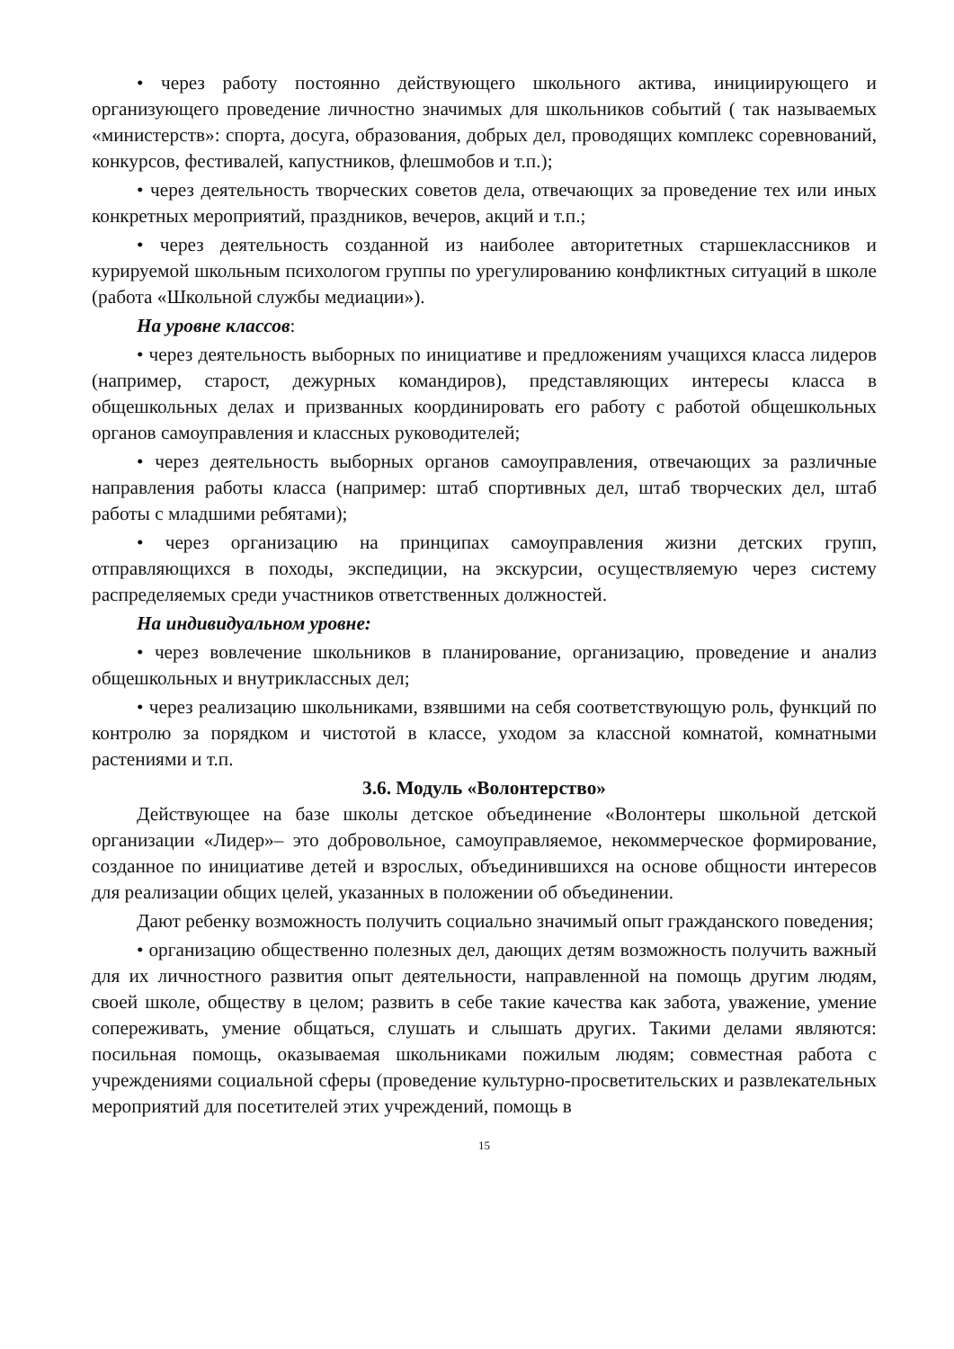• через работу постоянно действующего школьного актива, инициирующего и организующего проведение личностно значимых для школьников событий ( так называемых «министерств»: спорта, досуга, образования, добрых дел, проводящих комплекс соревнований, конкурсов, фестивалей, капустников, флешмобов и т.п.);
• через деятельность творческих советов дела, отвечающих за проведение тех или иных конкретных мероприятий, праздников, вечеров, акций и т.п.;
• через деятельность созданной из наиболее авторитетных старшеклассников и курируемой школьным психологом группы по урегулированию конфликтных ситуаций в школе (работа «Школьной службы медиации»).
На уровне классов:
• через деятельность выборных по инициативе и предложениям учащихся класса лидеров (например, старост, дежурных командиров), представляющих интересы класса в общешкольных делах и призванных координировать его работу с работой общешкольных органов самоуправления и классных руководителей;
• через деятельность выборных органов самоуправления, отвечающих за различные направления работы класса (например: штаб спортивных дел, штаб творческих дел, штаб работы с младшими ребятами);
• через организацию на принципах самоуправления жизни детских групп, отправляющихся в походы, экспедиции, на экскурсии, осуществляемую через систему распределяемых среди участников ответственных должностей.
На индивидуальном уровне:
• через вовлечение школьников в планирование, организацию, проведение и анализ общешкольных и внутриклассных дел;
• через реализацию школьниками, взявшими на себя соответствующую роль, функций по контролю за порядком и чистотой в классе, уходом за классной комнатой, комнатными растениями и т.п.
3.6. Модуль «Волонтерство»
Действующее на базе школы детское объединение «Волонтеры школьной детской организации «Лидер»– это добровольное, самоуправляемое, некоммерческое формирование, созданное по инициативе детей и взрослых, объединившихся на основе общности интересов для реализации общих целей, указанных в положении об объединении.
Дают ребенку возможность получить социально значимый опыт гражданского поведения;
• организацию общественно полезных дел, дающих детям возможность получить важный для их личностного развития опыт деятельности, направленной на помощь другим людям, своей школе, обществу в целом; развить в себе такие качества как забота, уважение, умение сопереживать, умение общаться, слушать и слышать других. Такими делами являются: посильная помощь, оказываемая школьниками пожилым людям; совместная работа с учреждениями социальной сферы (проведение культурно-просветительских и развлекательных мероприятий для посетителей этих учреждений, помощь в
15